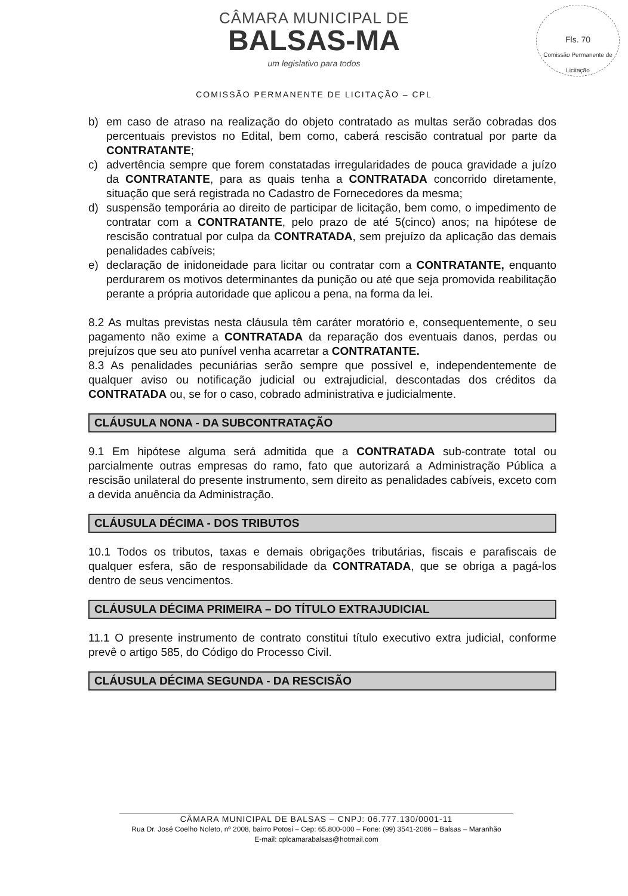Fls. 70
Comissão Permanente de Licitação
CÂMARA MUNICIPAL DE
BALSAS-MA
um legislativo para todos
COMISSÃO PERMANENTE DE LICITAÇÃO – CPL
b) em caso de atraso na realização do objeto contratado as multas serão cobradas dos percentuais previstos no Edital, bem como, caberá rescisão contratual por parte da CONTRATANTE;
c) advertência sempre que forem constatadas irregularidades de pouca gravidade a juízo da CONTRATANTE, para as quais tenha a CONTRATADA concorrido diretamente, situação que será registrada no Cadastro de Fornecedores da mesma;
d) suspensão temporária ao direito de participar de licitação, bem como, o impedimento de contratar com a CONTRATANTE, pelo prazo de até 5(cinco) anos; na hipótese de rescisão contratual por culpa da CONTRATADA, sem prejuízo da aplicação das demais penalidades cabíveis;
e) declaração de inidoneidade para licitar ou contratar com a CONTRATANTE, enquanto perdurarem os motivos determinantes da punição ou até que seja promovida reabilitação perante a própria autoridade que aplicou a pena, na forma da lei.
8.2 As multas previstas nesta cláusula têm caráter moratório e, consequentemente, o seu pagamento não exime a CONTRATADA da reparação dos eventuais danos, perdas ou prejuízos que seu ato punível venha acarretar a CONTRATANTE.
8.3 As penalidades pecuniárias serão sempre que possível e, independentemente de qualquer aviso ou notificação judicial ou extrajudicial, descontadas dos créditos da CONTRATADA ou, se for o caso, cobrado administrativa e judicialmente.
CLÁUSULA NONA - DA SUBCONTRATAÇÃO
9.1 Em hipótese alguma será admitida que a CONTRATADA sub-contrate total ou parcialmente outras empresas do ramo, fato que autorizará a Administração Pública a rescisão unilateral do presente instrumento, sem direito as penalidades cabíveis, exceto com a devida anuência da Administração.
CLÁUSULA DÉCIMA - DOS TRIBUTOS
10.1 Todos os tributos, taxas e demais obrigações tributárias, fiscais e parafiscais de qualquer esfera, são de responsabilidade da CONTRATADA, que se obriga a pagá-los dentro de seus vencimentos.
CLÁUSULA DÉCIMA PRIMEIRA – DO TÍTULO EXTRAJUDICIAL
11.1 O presente instrumento de contrato constitui título executivo extra judicial, conforme prevê o artigo 585, do Código do Processo Civil.
CLÁUSULA DÉCIMA SEGUNDA - DA RESCISÃO
CÂMARA MUNICIPAL DE BALSAS – CNPJ: 06.777.130/0001-11
Rua Dr. José Coelho Noleto, nº 2008, bairro Potosi – Cep: 65.800-000 – Fone: (99) 3541-2086 – Balsas – Maranhão
E-mail: cplcamarabalsas@hotmail.com